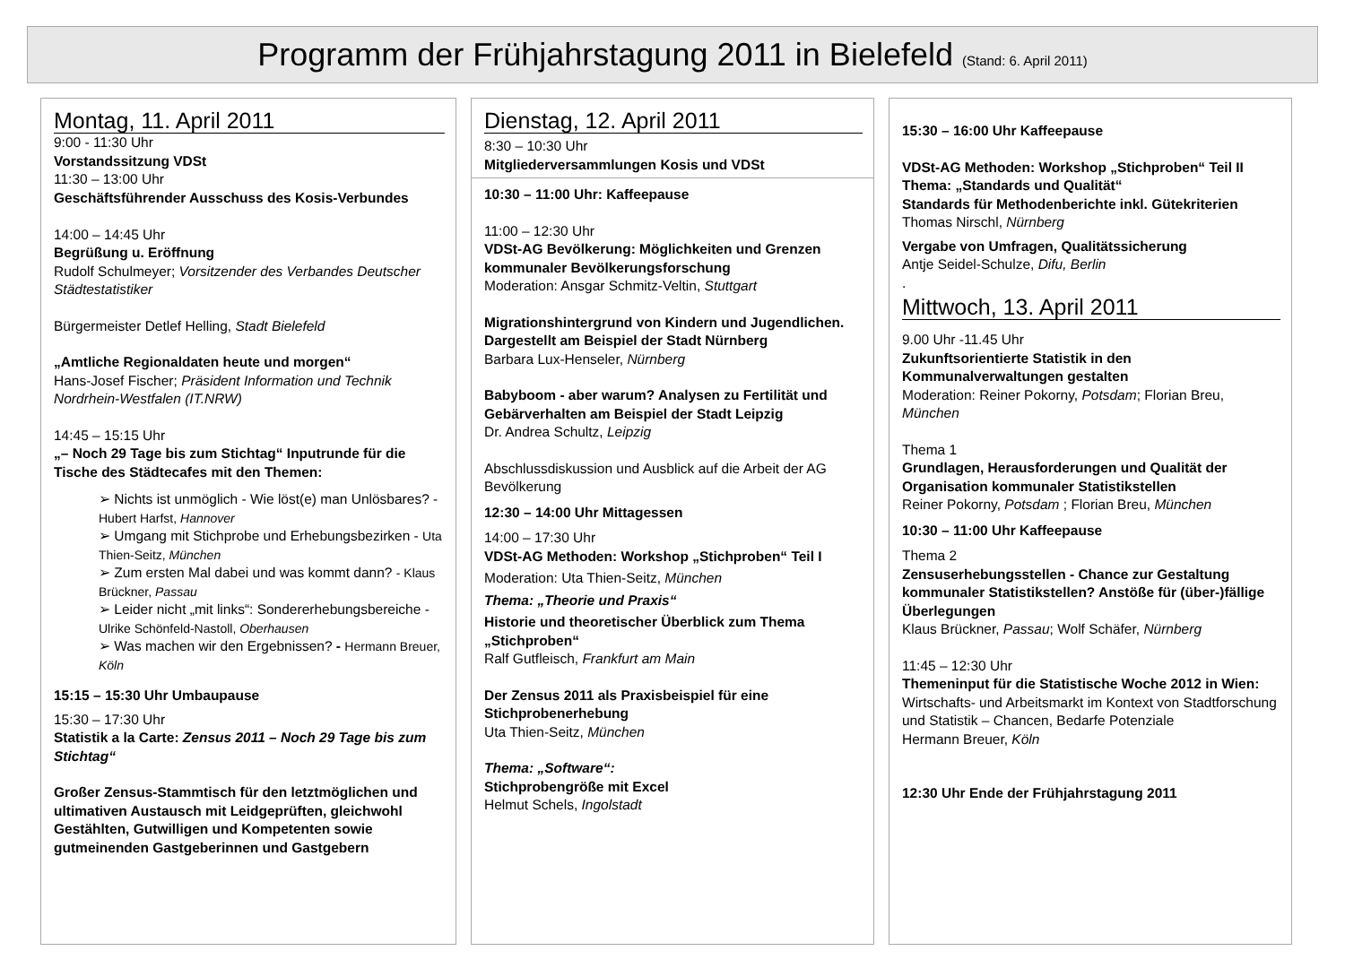Programm der Frühjahrstagung 2011 in Bielefeld (Stand: 6. April 2011)
Montag, 11. April 2011
9:00 - 11:30 Uhr
Vorstandssitzung VDSt
11:30 – 13:00 Uhr
Geschäftsführender Ausschuss des Kosis-Verbundes
14:00 – 14:45 Uhr
Begrüßung u. Eröffnung
Rudolf Schulmeyer; Vorsitzender des Verbandes Deutscher Städtestatistiker
Bürgermeister Detlef Helling, Stadt Bielefeld
„Amtliche Regionaldaten heute und morgen“
Hans-Josef Fischer; Präsident Information und Technik Nordrhein-Westfalen (IT.NRW)
14:45 – 15:15 Uhr
„– Noch 29 Tage bis zum Stichtag“ Inputrunde für die Tische des Städtecafes mit den Themen:
➢ Nichts ist unmöglich - Wie löst(e) man Unlösbares? - Hubert Harfst, Hannover
➢ Umgang mit Stichprobe und Erhebungsbezirken - Uta Thien-Seitz, München
➢ Zum ersten Mal dabei und was kommt dann? - Klaus Brückner, Passau
➢ Leider nicht „mit links“: Sondererhebungsbereiche - Ulrike Schönfeld-Nastoll, Oberhausen
➢ Was machen wir den Ergebnissen? - Hermann Breuer, Köln
15:15 – 15:30 Uhr Umbaupause
15:30 – 17:30 Uhr
Statistik a la Carte: Zensus 2011 – Noch 29 Tage bis zum Stichtag“
Großer Zensus-Stammtisch für den letztmöglichen und ultimativen Austausch mit Leidgeprüften, gleichwohl Gestählten, Gutwilligen und Kompetenten sowie gutmeinenden Gastgeberinnen und Gastgebern
Dienstag, 12. April 2011
8:30 – 10:30 Uhr
Mitgliederversammlungen Kosis und VDSt
10:30 – 11:00 Uhr: Kaffeepause
11:00 – 12:30 Uhr
VDSt-AG Bevölkerung: Möglichkeiten und Grenzen kommunaler Bevölkerungsforschung
Moderation: Ansgar Schmitz-Veltin, Stuttgart
Migrationshintergrund von Kindern und Jugendlichen. Dargestellt am Beispiel der Stadt Nürnberg
Barbara Lux-Henseler, Nürnberg
Babyboom - aber warum? Analysen zu Fertilität und Gebärverhalten am Beispiel der Stadt Leipzig
Dr. Andrea Schultz, Leipzig
Abschlussdiskussion und Ausblick auf die Arbeit der AG Bevölkerung
12:30 – 14:00 Uhr Mittagessen
14:00 – 17:30 Uhr
VDSt-AG Methoden: Workshop „Stichproben“ Teil I
Moderation: Uta Thien-Seitz, München
Thema: „Theorie und Praxis“
Historie und theoretischer Überblick zum Thema „Stichproben“
Ralf Gutfleisch, Frankfurt am Main
Der Zensus 2011 als Praxisbeispiel für eine Stichprobenerhebung
Uta Thien-Seitz, München
Thema: „Software“:
Stichprobengröße mit Excel
Helmut Schels, Ingolstadt
15:30 – 16:00 Uhr Kaffeepause
VDSt-AG Methoden: Workshop „Stichproben“ Teil II
Thema: „Standards und Qualität“
Standards für Methodenberichte inkl. Gütekriterien
Thomas Nirschl, Nürnberg
Vergabe von Umfragen, Qualitätssicherung
Antje Seidel-Schulze, Difu, Berlin
.
Mittwoch, 13. April 2011
9.00 Uhr -11.45 Uhr
Zukunftsorientierte Statistik in den Kommunalverwaltungen gestalten
Moderation: Reiner Pokorny, Potsdam; Florian Breu, München
Thema 1
Grundlagen, Herausforderungen und Qualität der Organisation kommunaler Statistikstellen
Reiner Pokorny, Potsdam ; Florian Breu, München
10:30 – 11:00 Uhr Kaffeepause
Thema 2
Zensuserhebungsstellen - Chance zur Gestaltung kommunaler Statistikstellen? Anstöße für (über-)fällige Überlegungen
Klaus Brückner, Passau; Wolf Schäfer, Nürnberg
11:45 – 12:30 Uhr
Themeninput für die Statistische Woche 2012 in Wien:
Wirtschafts- und Arbeitsmarkt im Kontext von Stadtforschung und Statistik – Chancen, Bedarfe Potenziale
Hermann Breuer, Köln
12:30 Uhr Ende der Frühjahrstagung 2011